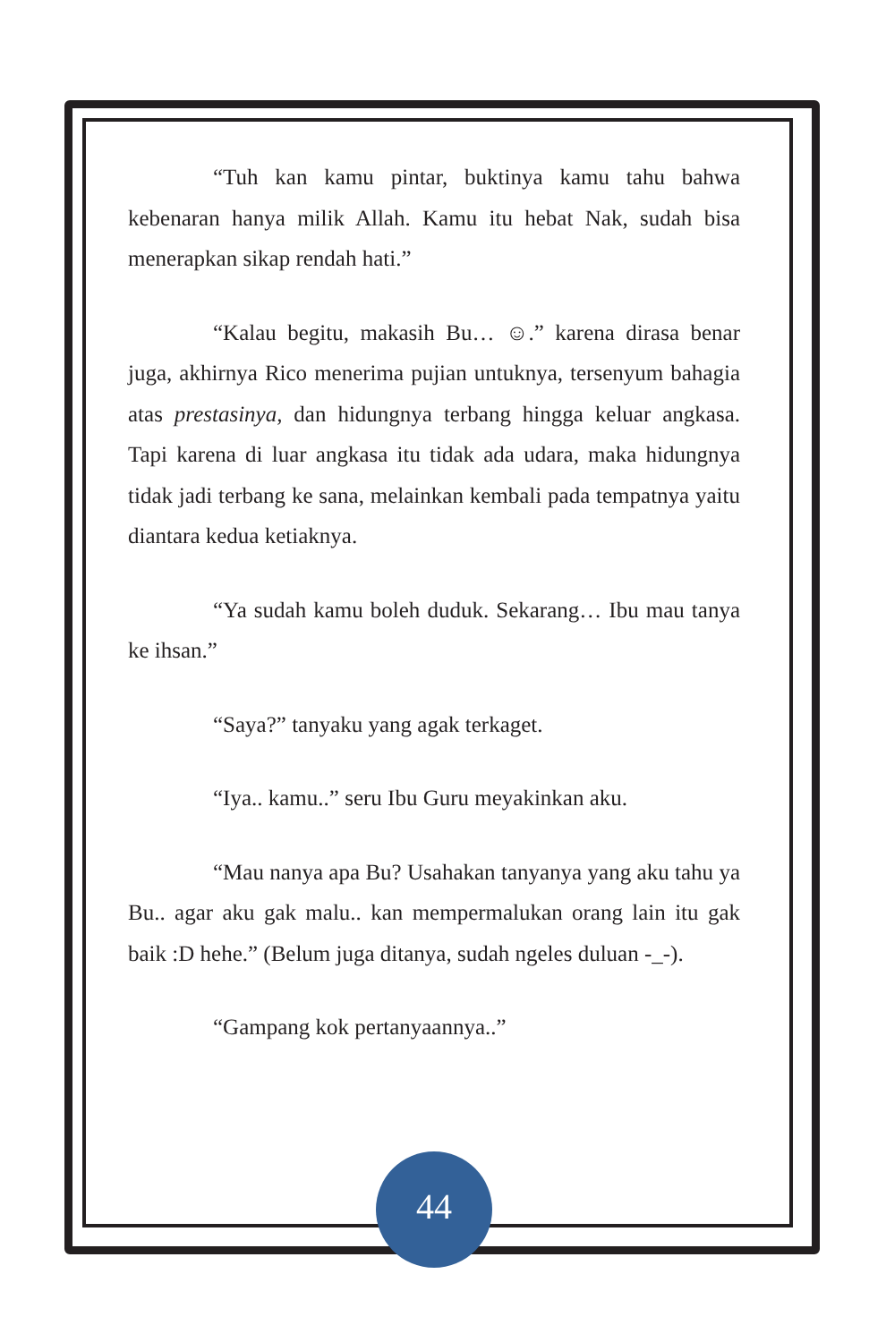“Tuh kan kamu pintar, buktinya kamu tahu bahwa kebenaran hanya milik Allah. Kamu itu hebat Nak, sudah bisa menerapkan sikap rendah hati.”
“Kalau begitu, makasih Bu… ☺.” karena dirasa benar juga, akhirnya Rico menerima pujian untuknya, tersenyum bahagia atas prestasinya, dan hidungnya terbang hingga keluar angkasa. Tapi karena di luar angkasa itu tidak ada udara, maka hidungnya tidak jadi terbang ke sana, melainkan kembali pada tempatnya yaitu diantara kedua ketiaknya.
“Ya sudah kamu boleh duduk. Sekarang… Ibu mau tanya ke ihsan.”
“Saya?” tanyaku yang agak terkaget.
“Iya.. kamu..” seru Ibu Guru meyakinkan aku.
“Mau nanya apa Bu? Usahakan tanyanya yang aku tahu ya Bu.. agar aku gak malu.. kan mempermalukan orang lain itu gak baik :D hehe.” (Belum juga ditanya, sudah ngeles duluan -_-).
“Gampang kok pertanyaannya..”
44